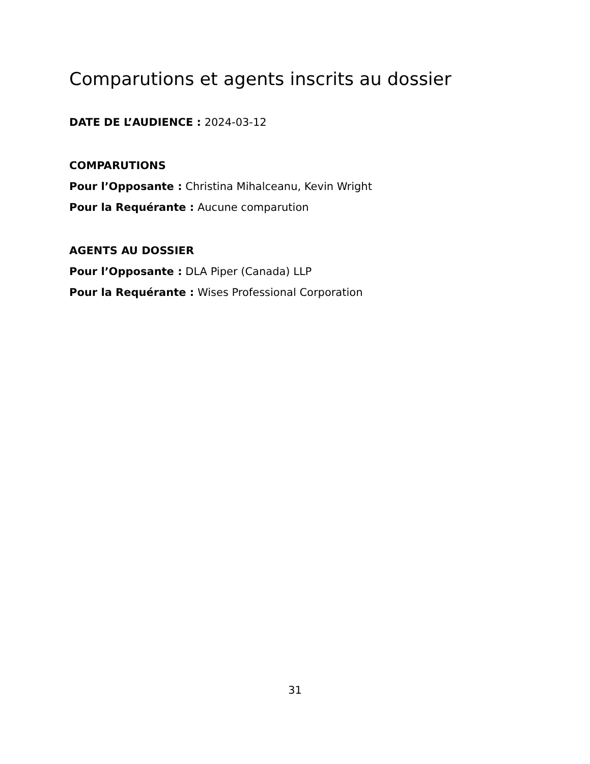Comparutions et agents inscrits au dossier
DATE DE L’AUDIENCE : 2024-03-12
COMPARUTIONS
Pour l’Opposante : Christina Mihalceanu, Kevin Wright
Pour la Requérante : Aucune comparution
AGENTS AU DOSSIER
Pour l’Opposante : DLA Piper (Canada) LLP
Pour la Requérante : Wises Professional Corporation
31